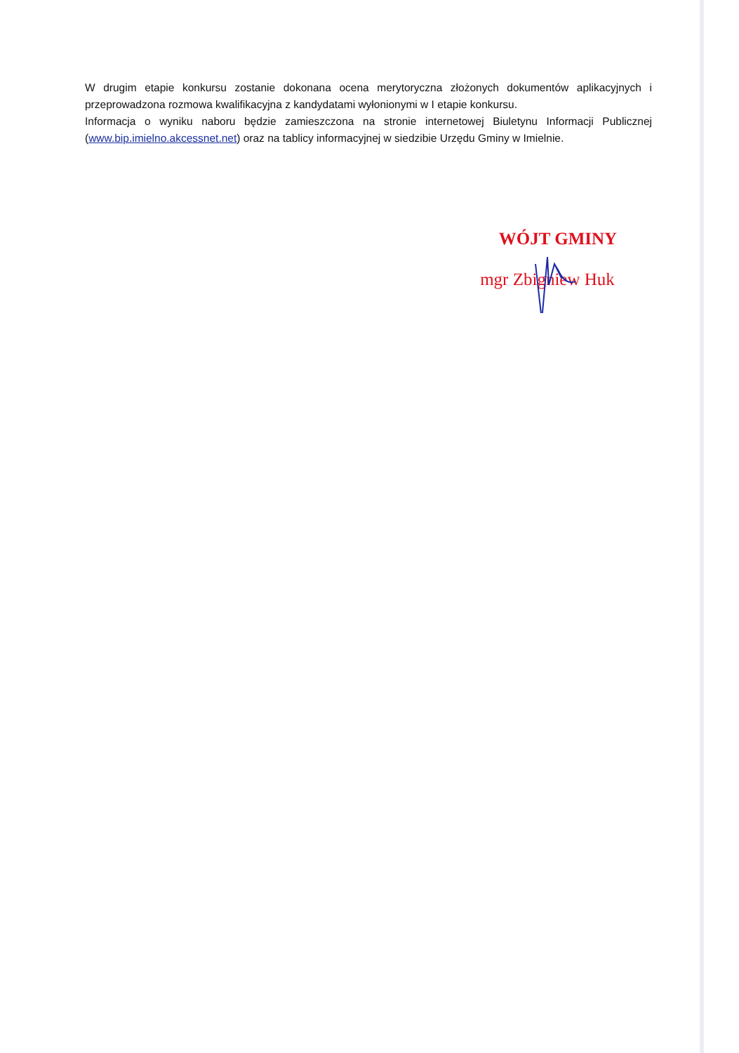W drugim etapie konkursu zostanie dokonana ocena merytoryczna złożonych dokumentów aplikacyjnych i przeprowadzona rozmowa kwalifikacyjna z kandydatami wyłonionymi w I etapie konkursu.
Informacja o wyniku naboru będzie zamieszczona na stronie internetowej Biuletynu Informacji Publicznej (www.bip.imielno.akcessnet.net) oraz na tablicy informacyjnej w siedzibie Urzędu Gminy w Imielnie.
WÓJT GMINY
mgr Zbigniew Huk